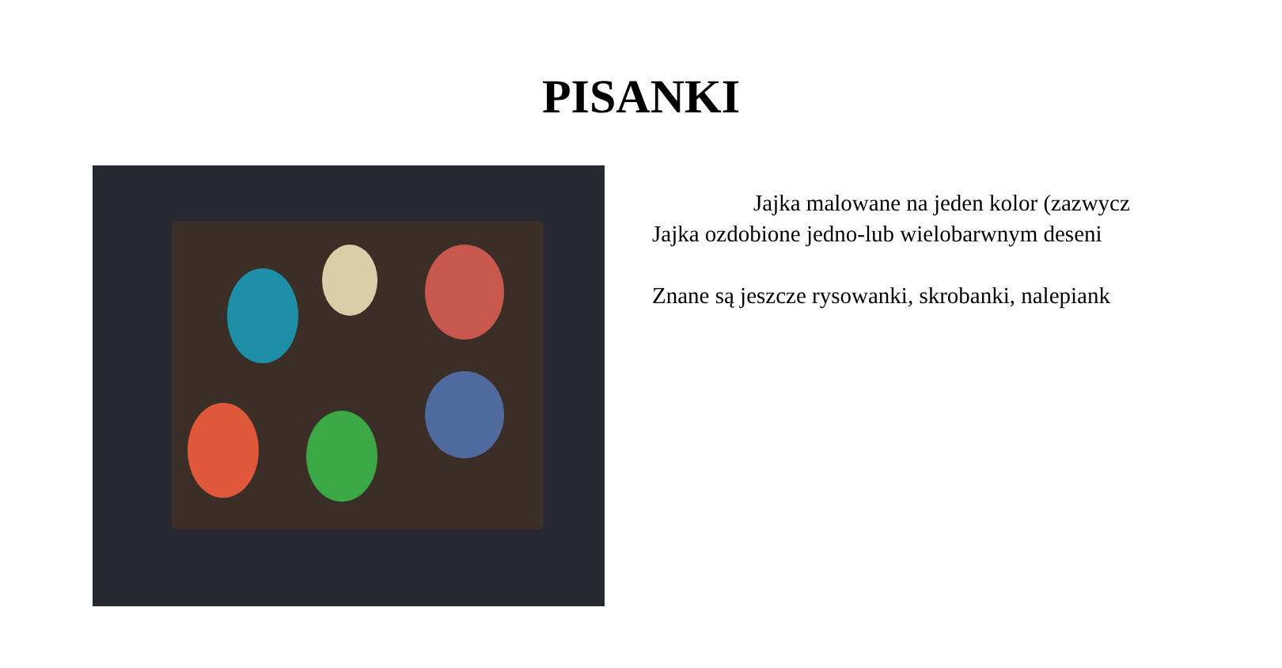PISANKI
Jajka malowane na jeden kolor (zazwycz
Jajka ozdobione jedno-lub wielobarwnym deseni
Znane są jeszcze rysowanki, skrobanki, nalepiank